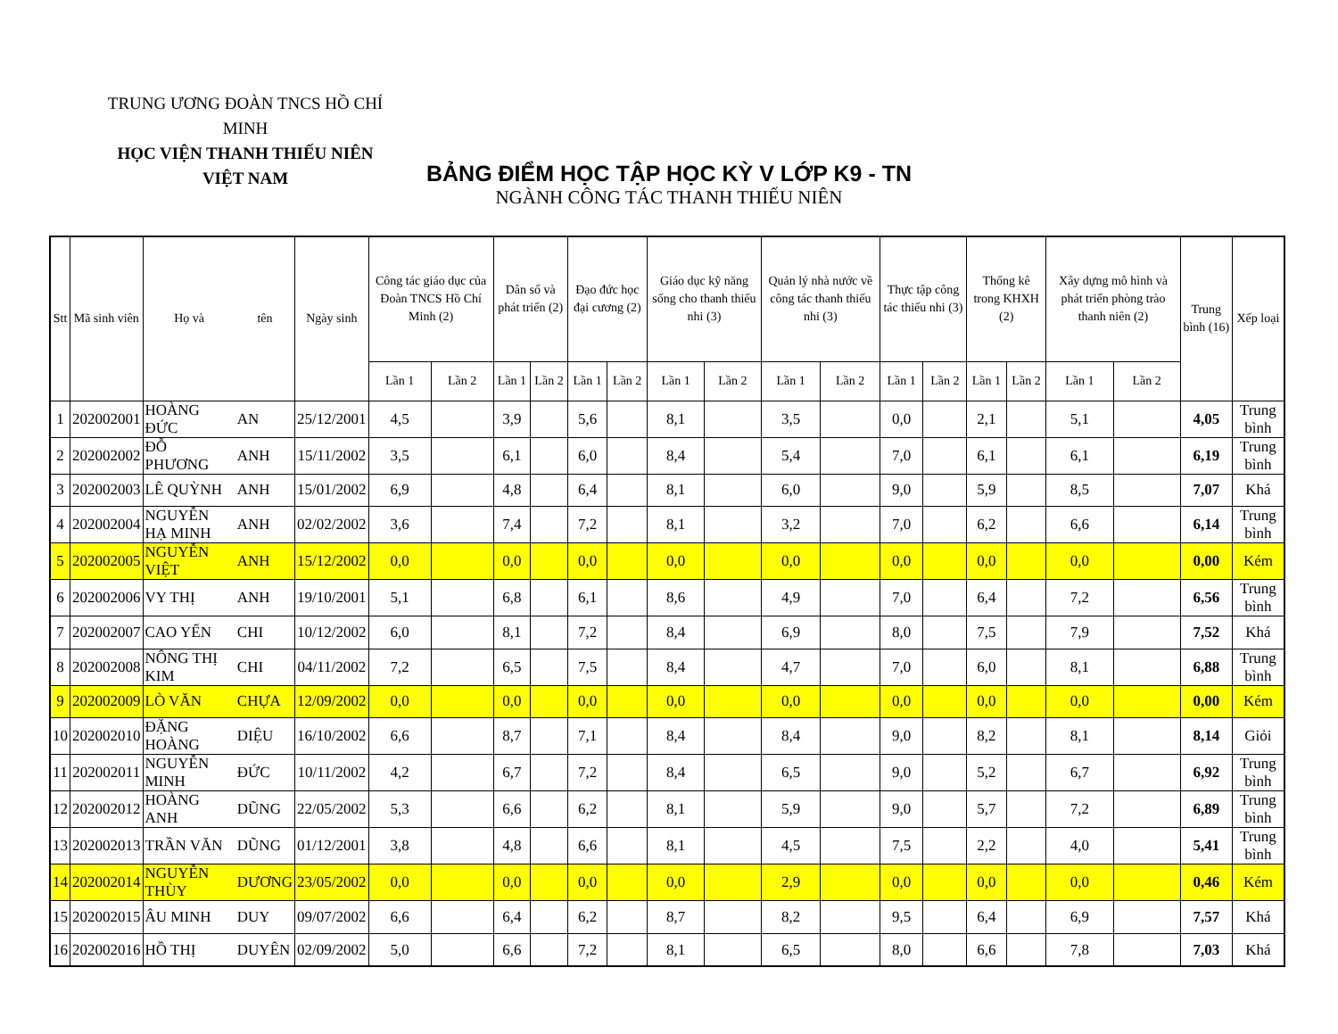TRUNG ƯƠNG ĐOÀN TNCS HỒ CHÍ MINH
HỌC VIỆN THANH THIẾU NIÊN VIỆT NAM
BẢNG ĐIỂM HỌC TẬP HỌC KỲ V LỚP K9 - TN
NGÀNH CÔNG TÁC THANH THIẾU NIÊN
| Stt | Mã sinh viên | Họ và | tên | Ngày sinh | Công tác giáo dục của Đoàn TNCS Hồ Chí Minh (2) | | Dân số và phát triển (2) | | Đạo đức học đại cương (2) | | Giáo dục kỹ năng sống cho thanh thiếu nhi (3) | | Quản lý nhà nước về công tác thanh thiếu nhi (3) | | Thực tập công tác thiếu nhi (3) | | Thống kê trong KHXH (2) | | Xây dựng mô hình và phát triển phòng trào thanh niên (2) | | Trung bình (16) | Xếp loại |
| --- | --- | --- | --- | --- | --- | --- | --- | --- | --- | --- | --- | --- | --- | --- | --- | --- | --- | --- | --- | --- | --- | --- |
| | | | | | Lần 1 | Lần 2 | Lần 1 | Lần 2 | Lần 1 | Lần 2 | Lần 1 | Lần 2 | Lần 1 | Lần 2 | Lần 1 | Lần 2 | Lần 1 | Lần 2 | Lần 1 | Lần 2 | | |
| 1 | 202002001 | HOÀNG ĐỨC | AN | 25/12/2001 | 4,5 | | 3,9 | | 5,6 | | 8,1 | | 3,5 | | 0,0 | | 2,1 | | 5,1 | | 4,05 | Trung bình |
| 2 | 202002002 | ĐỖ PHƯƠNG | ANH | 15/11/2002 | 3,5 | | 6,1 | | 6,0 | | 8,4 | | 5,4 | | 7,0 | | 6,1 | | 6,1 | | 6,19 | Trung bình |
| 3 | 202002003 | LÊ QUỲNH | ANH | 15/01/2002 | 6,9 | | 4,8 | | 6,4 | | 8,1 | | 6,0 | | 9,0 | | 5,9 | | 8,5 | | 7,07 | Khá |
| 4 | 202002004 | NGUYỄN HẠ MINH | ANH | 02/02/2002 | 3,6 | | 7,4 | | 7,2 | | 8,1 | | 3,2 | | 7,0 | | 6,2 | | 6,6 | | 6,14 | Trung bình |
| 5 | 202002005 | NGUYỄN VIỆT | ANH | 15/12/2002 | 0,0 | | 0,0 | | 0,0 | | 0,0 | | 0,0 | | 0,0 | | 0,0 | | 0,0 | | 0,00 | Kém |
| 6 | 202002006 | VY THỊ | ANH | 19/10/2001 | 5,1 | | 6,8 | | 6,1 | | 8,6 | | 4,9 | | 7,0 | | 6,4 | | 7,2 | | 6,56 | Trung bình |
| 7 | 202002007 | CAO YẾN | CHI | 10/12/2002 | 6,0 | | 8,1 | | 7,2 | | 8,4 | | 6,9 | | 8,0 | | 7,5 | | 7,9 | | 7,52 | Khá |
| 8 | 202002008 | NÔNG THỊ KIM | CHI | 04/11/2002 | 7,2 | | 6,5 | | 7,5 | | 8,4 | | 4,7 | | 7,0 | | 6,0 | | 8,1 | | 6,88 | Trung bình |
| 9 | 202002009 | LÒ VĂN | CHỰA | 12/09/2002 | 0,0 | | 0,0 | | 0,0 | | 0,0 | | 0,0 | | 0,0 | | 0,0 | | 0,0 | | 0,00 | Kém |
| 10 | 202002010 | ĐẶNG HOÀNG | DIỆU | 16/10/2002 | 6,6 | | 8,7 | | 7,1 | | 8,4 | | 8,4 | | 9,0 | | 8,2 | | 8,1 | | 8,14 | Giỏi |
| 11 | 202002011 | NGUYỄN MINH | ĐỨC | 10/11/2002 | 4,2 | | 6,7 | | 7,2 | | 8,4 | | 6,5 | | 9,0 | | 5,2 | | 6,7 | | 6,92 | Trung bình |
| 12 | 202002012 | HOÀNG ANH | DŨNG | 22/05/2002 | 5,3 | | 6,6 | | 6,2 | | 8,1 | | 5,9 | | 9,0 | | 5,7 | | 7,2 | | 6,89 | Trung bình |
| 13 | 202002013 | TRẦN VĂN | DŨNG | 01/12/2001 | 3,8 | | 4,8 | | 6,6 | | 8,1 | | 4,5 | | 7,5 | | 2,2 | | 4,0 | | 5,41 | Trung bình |
| 14 | 202002014 | NGUYỄN THÙY | DƯƠNG | 23/05/2002 | 0,0 | | 0,0 | | 0,0 | | 0,0 | | 2,9 | | 0,0 | | 0,0 | | 0,0 | | 0,46 | Kém |
| 15 | 202002015 | ÂU MINH | DUY | 09/07/2002 | 6,6 | | 6,4 | | 6,2 | | 8,7 | | 8,2 | | 9,5 | | 6,4 | | 6,9 | | 7,57 | Khá |
| 16 | 202002016 | HỒ THỊ | DUYÊN | 02/09/2002 | 5,0 | | 6,6 | | 7,2 | | 8,1 | | 6,5 | | 8,0 | | 6,6 | | 7,8 | | 7,03 | Khá |